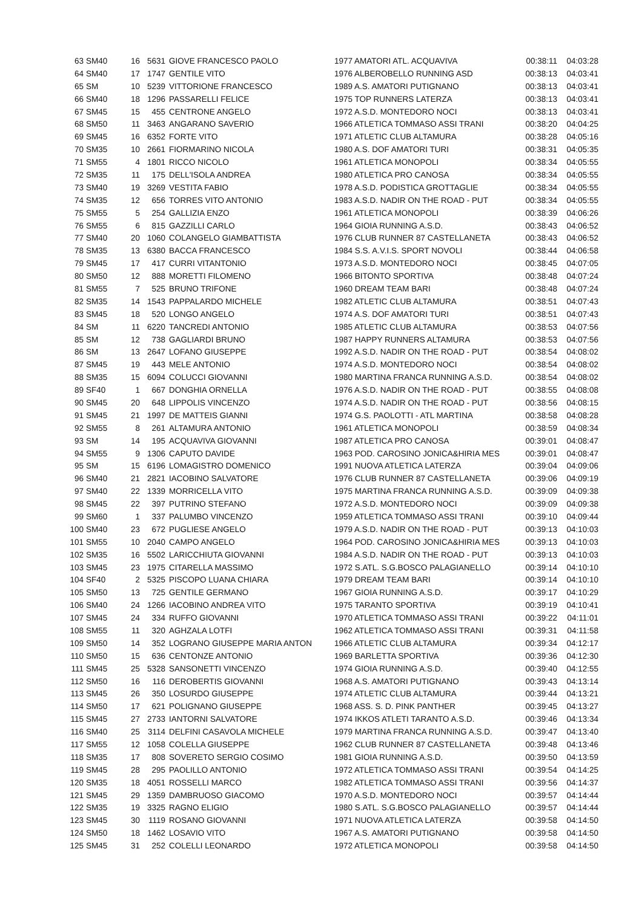| 63 | SM40 | 16 | 5631 | GIOVE FRANCESCO PAOLO | 1977 AMATORI ATL. ACQUAVIVA | 00:38:11 | 04:03:28 |
| 64 | SM40 | 17 | 1747 | GENTILE VITO | 1976 ALBEROBELLO RUNNING ASD | 00:38:13 | 04:03:41 |
| 65 | SM | 10 | 5239 | VITTORIONE FRANCESCO | 1989 A.S. AMATORI PUTIGNANO | 00:38:13 | 04:03:41 |
| 66 | SM40 | 18 | 1296 | PASSARELLI FELICE | 1975 TOP RUNNERS LATERZA | 00:38:13 | 04:03:41 |
| 67 | SM45 | 15 | 455 | CENTRONE ANGELO | 1972 A.S.D. MONTEDORO NOCI | 00:38:13 | 04:03:41 |
| 68 | SM50 | 11 | 3463 | ANGARANO SAVERIO | 1966 ATLETICA TOMMASO ASSI TRANI | 00:38:20 | 04:04:25 |
| 69 | SM45 | 16 | 6352 | FORTE VITO | 1971 ATLETIC CLUB ALTAMURA | 00:38:28 | 04:05:16 |
| 70 | SM35 | 10 | 2661 | FIORMARINO NICOLA | 1980 A.S. DOF AMATORI TURI | 00:38:31 | 04:05:35 |
| 71 | SM55 | 4 | 1801 | RICCO NICOLO | 1961 ATLETICA MONOPOLI | 00:38:34 | 04:05:55 |
| 72 | SM35 | 11 | 175 | DELL'ISOLA ANDREA | 1980 ATLETICA PRO CANOSA | 00:38:34 | 04:05:55 |
| 73 | SM40 | 19 | 3269 | VESTITA FABIO | 1978 A.S.D. PODISTICA GROTTAGLIE | 00:38:34 | 04:05:55 |
| 74 | SM35 | 12 | 656 | TORRES VITO ANTONIO | 1983 A.S.D. NADIR ON THE ROAD - PUT | 00:38:34 | 04:05:55 |
| 75 | SM55 | 5 | 254 | GALLIZIA ENZO | 1961 ATLETICA MONOPOLI | 00:38:39 | 04:06:26 |
| 76 | SM55 | 6 | 815 | GAZZILLI CARLO | 1964 GIOIA RUNNING A.S.D. | 00:38:43 | 04:06:52 |
| 77 | SM40 | 20 | 1060 | COLANGELO GIAMBATTISTA | 1976 CLUB RUNNER 87 CASTELLANETA | 00:38:43 | 04:06:52 |
| 78 | SM35 | 13 | 6380 | BACCA FRANCESCO | 1984 S.S. A.V.I.S. SPORT NOVOLI | 00:38:44 | 04:06:58 |
| 79 | SM45 | 17 | 417 | CURRI VITANTONIO | 1973 A.S.D. MONTEDORO NOCI | 00:38:45 | 04:07:05 |
| 80 | SM50 | 12 | 888 | MORETTI FILOMENO | 1966 BITONTO SPORTIVA | 00:38:48 | 04:07:24 |
| 81 | SM55 | 7 | 525 | BRUNO TRIFONE | 1960 DREAM TEAM BARI | 00:38:48 | 04:07:24 |
| 82 | SM35 | 14 | 1543 | PAPPALARDO MICHELE | 1982 ATLETIC CLUB ALTAMURA | 00:38:51 | 04:07:43 |
| 83 | SM45 | 18 | 520 | LONGO ANGELO | 1974 A.S. DOF AMATORI TURI | 00:38:51 | 04:07:43 |
| 84 | SM | 11 | 6220 | TANCREDI ANTONIO | 1985 ATLETIC CLUB ALTAMURA | 00:38:53 | 04:07:56 |
| 85 | SM | 12 | 738 | GAGLIARDI BRUNO | 1987 HAPPY RUNNERS ALTAMURA | 00:38:53 | 04:07:56 |
| 86 | SM | 13 | 2647 | LOFANO GIUSEPPE | 1992 A.S.D. NADIR ON THE ROAD - PUT | 00:38:54 | 04:08:02 |
| 87 | SM45 | 19 | 443 | MELE ANTONIO | 1974 A.S.D. MONTEDORO NOCI | 00:38:54 | 04:08:02 |
| 88 | SM35 | 15 | 6094 | COLUCCI GIOVANNI | 1980 MARTINA FRANCA RUNNING A.S.D. | 00:38:54 | 04:08:02 |
| 89 | SF40 | 1 | 667 | DONGHIA ORNELLA | 1976 A.S.D. NADIR ON THE ROAD - PUT | 00:38:55 | 04:08:08 |
| 90 | SM45 | 20 | 648 | LIPPOLIS VINCENZO | 1974 A.S.D. NADIR ON THE ROAD - PUT | 00:38:56 | 04:08:15 |
| 91 | SM45 | 21 | 1997 | DE MATTEIS GIANNI | 1974 G.S. PAOLOTTI - ATL MARTINA | 00:38:58 | 04:08:28 |
| 92 | SM55 | 8 | 261 | ALTAMURA ANTONIO | 1961 ATLETICA MONOPOLI | 00:38:59 | 04:08:34 |
| 93 | SM | 14 | 195 | ACQUAVIVA GIOVANNI | 1987 ATLETICA PRO CANOSA | 00:39:01 | 04:08:47 |
| 94 | SM55 | 9 | 1306 | CAPUTO DAVIDE | 1963 POD. CAROSINO JONICA&HIRIA MES | 00:39:01 | 04:08:47 |
| 95 | SM | 15 | 6196 | LOMAGISTRO DOMENICO | 1991 NUOVA ATLETICA LATERZA | 00:39:04 | 04:09:06 |
| 96 | SM40 | 21 | 2821 | IACOBINO SALVATORE | 1976 CLUB RUNNER 87 CASTELLANETA | 00:39:06 | 04:09:19 |
| 97 | SM40 | 22 | 1339 | MORRICELLA VITO | 1975 MARTINA FRANCA RUNNING A.S.D. | 00:39:09 | 04:09:38 |
| 98 | SM45 | 22 | 397 | PUTRINO STEFANO | 1972 A.S.D. MONTEDORO NOCI | 00:39:09 | 04:09:38 |
| 99 | SM60 | 1 | 337 | PALUMBO VINCENZO | 1959 ATLETICA TOMMASO ASSI TRANI | 00:39:10 | 04:09:44 |
| 100 | SM40 | 23 | 672 | PUGLIESE ANGELO | 1979 A.S.D. NADIR ON THE ROAD - PUT | 00:39:13 | 04:10:03 |
| 101 | SM55 | 10 | 2040 | CAMPO ANGELO | 1964 POD. CAROSINO JONICA&HIRIA MES | 00:39:13 | 04:10:03 |
| 102 | SM35 | 16 | 5502 | LARICCHIUTA GIOVANNI | 1984 A.S.D. NADIR ON THE ROAD - PUT | 00:39:13 | 04:10:03 |
| 103 | SM45 | 23 | 1975 | CITARELLA MASSIMO | 1972 S.ATL. S.G.BOSCO PALAGIANELLO | 00:39:14 | 04:10:10 |
| 104 | SF40 | 2 | 5325 | PISCOPO LUANA CHIARA | 1979 DREAM TEAM BARI | 00:39:14 | 04:10:10 |
| 105 | SM50 | 13 | 725 | GENTILE GERMANO | 1967 GIOIA RUNNING A.S.D. | 00:39:17 | 04:10:29 |
| 106 | SM40 | 24 | 1266 | IACOBINO ANDREA VITO | 1975 TARANTO SPORTIVA | 00:39:19 | 04:10:41 |
| 107 | SM45 | 24 | 334 | RUFFO GIOVANNI | 1970 ATLETICA TOMMASO ASSI TRANI | 00:39:22 | 04:11:01 |
| 108 | SM55 | 11 | 320 | AGHZALA LOTFI | 1962 ATLETICA TOMMASO ASSI TRANI | 00:39:31 | 04:11:58 |
| 109 | SM50 | 14 | 352 | LOGRANO GIUSEPPE MARIA ANTON | 1966 ATLETIC CLUB ALTAMURA | 00:39:34 | 04:12:17 |
| 110 | SM50 | 15 | 636 | CENTONZE ANTONIO | 1969 BARLETTA SPORTIVA | 00:39:36 | 04:12:30 |
| 111 | SM45 | 25 | 5328 | SANSONETTI VINCENZO | 1974 GIOIA RUNNING A.S.D. | 00:39:40 | 04:12:55 |
| 112 | SM50 | 16 | 116 | DEROBERTIS GIOVANNI | 1968 A.S. AMATORI PUTIGNANO | 00:39:43 | 04:13:14 |
| 113 | SM45 | 26 | 350 | LOSURDO GIUSEPPE | 1974 ATLETIC CLUB ALTAMURA | 00:39:44 | 04:13:21 |
| 114 | SM50 | 17 | 621 | POLIGNANO GIUSEPPE | 1968 ASS. S. D. PINK PANTHER | 00:39:45 | 04:13:27 |
| 115 | SM45 | 27 | 2733 | IANTORNI SALVATORE | 1974 IKKOS ATLETI TARANTO A.S.D. | 00:39:46 | 04:13:34 |
| 116 | SM40 | 25 | 3114 | DELFINI CASAVOLA MICHELE | 1979 MARTINA FRANCA RUNNING A.S.D. | 00:39:47 | 04:13:40 |
| 117 | SM55 | 12 | 1058 | COLELLA GIUSEPPE | 1962 CLUB RUNNER 87 CASTELLANETA | 00:39:48 | 04:13:46 |
| 118 | SM35 | 17 | 808 | SOVERETO SERGIO COSIMO | 1981 GIOIA RUNNING A.S.D. | 00:39:50 | 04:13:59 |
| 119 | SM45 | 28 | 295 | PAOLILLO ANTONIO | 1972 ATLETICA TOMMASO ASSI TRANI | 00:39:54 | 04:14:25 |
| 120 | SM35 | 18 | 4051 | ROSSELLI MARCO | 1982 ATLETICA TOMMASO ASSI TRANI | 00:39:56 | 04:14:37 |
| 121 | SM45 | 29 | 1359 | DAMBRUOSO GIACOMO | 1970 A.S.D. MONTEDORO NOCI | 00:39:57 | 04:14:44 |
| 122 | SM35 | 19 | 3325 | RAGNO ELIGIO | 1980 S.ATL. S.G.BOSCO PALAGIANELLO | 00:39:57 | 04:14:44 |
| 123 | SM45 | 30 | 1119 | ROSANO GIOVANNI | 1971 NUOVA ATLETICA LATERZA | 00:39:58 | 04:14:50 |
| 124 | SM50 | 18 | 1462 | LOSAVIO VITO | 1967 A.S. AMATORI PUTIGNANO | 00:39:58 | 04:14:50 |
| 125 | SM45 | 31 | 252 | COLELLI LEONARDO | 1972 ATLETICA MONOPOLI | 00:39:58 | 04:14:50 |